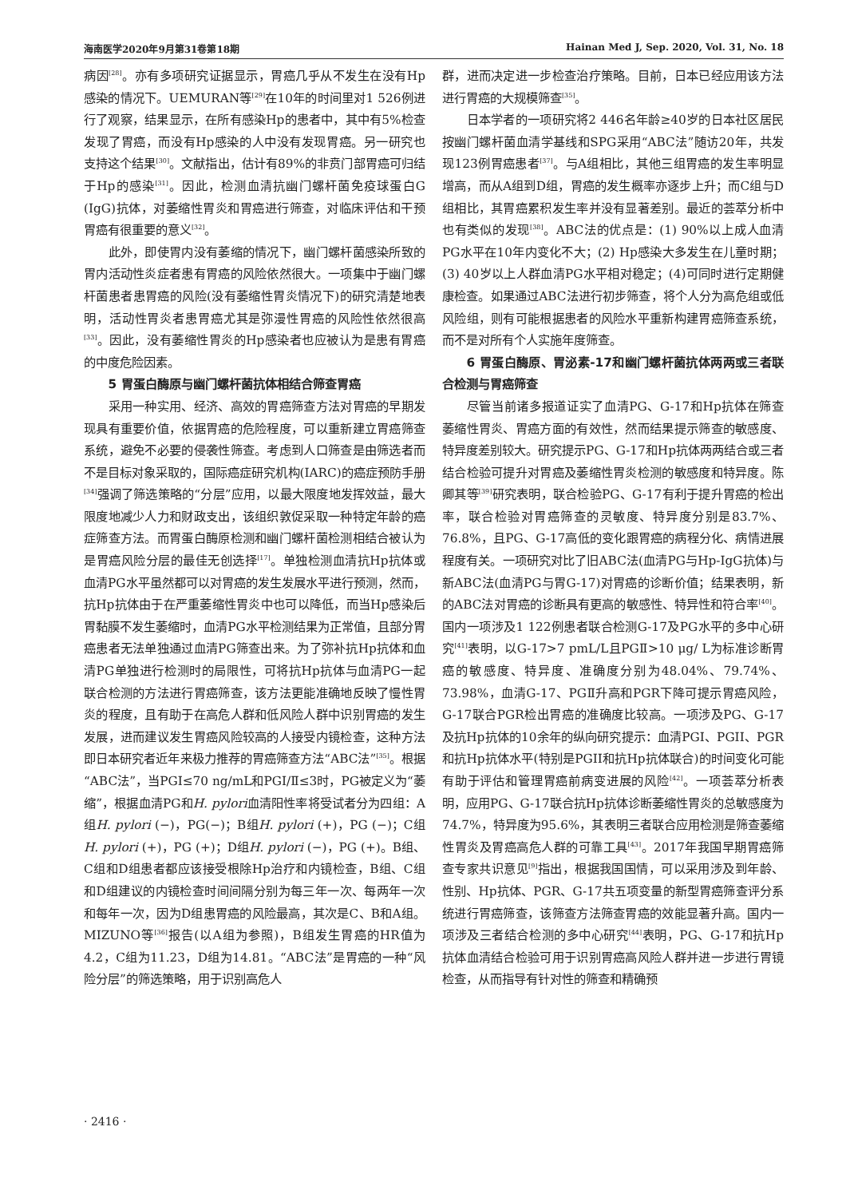海南医学2020年9月第31卷第18期 Hainan Med J, Sep. 2020, Vol. 31, No. 18
病因<sup>[28]</sup>。亦有多项研究证据显示，胃癌几乎从不发生在没有Hp感染的情况下。UEMURAN等<sup>[29]</sup>在10年的时间里对1 526例进行了观察，结果显示，在所有感染Hp的患者中，其中有5%检查发现了胃癌，而没有Hp感染的人中没有发现胃癌。另一研究也支持这个结果<sup>[30]</sup>。文献指出，估计有89%的非贲门部胃癌可归结于Hp的感染<sup>[31]</sup>。因此，检测血清抗幽门螺杆菌免疫球蛋白G (IgG)抗体，对萎缩性胃炎和胃癌进行筛查，对临床评估和干预胃癌有很重要的意义<sup>[32]</sup>。
此外，即使胃内没有萎缩的情况下，幽门螺杆菌感染所致的胃内活动性炎症者患有胃癌的风险依然很大。一项集中于幽门螺杆菌患者患胃癌的风险(没有萎缩性胃炎情况下)的研究清楚地表明，活动性胃炎者患胃癌尤其是弥漫性胃癌的风险性依然很高<sup>[33]</sup>。因此，没有萎缩性胃炎的Hp感染者也应被认为是患有胃癌的中度危险因素。
5 胃蛋白酶原与幽门螺杆菌抗体相结合筛查胃癌
采用一种实用、经济、高效的胃癌筛查方法对胃癌的早期发现具有重要价值，依据胃癌的危险程度，可以重新建立胃癌筛查系统，避免不必要的侵袭性筛查。考虑到人口筛查是由筛选者而不是目标对象采取的，国际癌症研究机构(IARC)的癌症预防手册<sup>[34]</sup>强调了筛选策略的“分层”应用，以最大限度地发挥效益，最大限度地减少人力和财政支出，该组织敦促采取一种特定年龄的癌症筛查方法。而胃蛋白酶原检测和幽门螺杆菌检测相结合被认为是胃癌风险分层的最佳无创选择<sup>[17]</sup>。单独检测血清抗Hp抗体或血清PG水平虽然都可以对胃癌的发生发展水平进行预测，然而，抗Hp抗体由于在严重萎缩性胃炎中也可以降低，而当Hp感染后胃黏膜不发生萎缩时，血清PG水平检测结果为正常值，且部分胃癌患者无法单独通过血清PG筛查出来。为了弥补抗Hp抗体和血清PG单独进行检测时的局限性，可将抗Hp抗体与血清PG一起联合检测的方法进行胃癌筛查，该方法更能准确地反映了慢性胃炎的程度，且有助于在高危人群和低风险人群中识别胃癌的发生发展，进而建议发生胃癌风险较高的人接受内镜检查，这种方法即日本研究者近年来极力推荐的胃癌筛查方法“ABC法”<sup>[35]</sup>。根据“ABC法”，当PGI≤70 ng/mL和PGⅠ/Ⅱ≤3时，PG被定义为“萎缩”，根据血清PG和H. pylori血清阳性率将受试者分为四组：A组H. pylori (−)，PG(−)；B组H. pylori (+)，PG (−)；C组H. pylori (+)，PG (+)；D组H. pylori (−)，PG (+)。B组、C组和D组患者都应该接受根除Hp治疗和内镜检查，B组、C组和D组建议的内镜检查时间间隔分别为每三年一次、每两年一次和每年一次，因为D组患胃癌的风险最高，其次是C、B和A组。MIZUNO等<sup>[36]</sup>报告(以A组为参照)，B组发生胃癌的HR值为4.2，C组为11.23，D组为14.81。“ABC法”是胃癌的一种“风险分层”的筛选策略，用于识别高危人
群，进而决定进一步检查治疗策略。目前，日本已经应用该方法进行胃癌的大规模筛查<sup>[35]</sup>。
日本学者的一项研究将2 446名年龄≥40岁的日本社区居民按幽门螺杆菌血清学基线和SPG采用“ABC法”随访20年，共发现123例胃癌患者<sup>[37]</sup>。与A组相比，其他三组胃癌的发生率明显增高，而从A组到D组，胃癌的发生概率亦逐步上升；而C组与D组相比，其胃癌累积发生率并没有显著差别。最近的荟萃分析中也有类似的发现<sup>[38]</sup>。ABC法的优点是：(1) 90%以上成人血清PG水平在10年内变化不大；(2) Hp感染大多发生在儿童时期；(3) 40岁以上人群血清PG水平相对稳定；(4)可同时进行定期健康检查。如果通过ABC法进行初步筛查，将个人分为高危组或低风险组，则有可能根据患者的风险水平重新构建胃癌筛查系统，而不是对所有个人实施年度筛查。
6 胃蛋白酶原、胃泌素-17和幽门螺杆菌抗体两两或三者联合检测与胃癌筛查
尽管当前诸多报道证实了血清PG、G-17和Hp抗体在筛查萎缩性胃炎、胃癌方面的有效性，然而结果提示筛查的敏感度、特异度差别较大。研究提示PG、G-17和Hp抗体两两结合或三者结合检验可提升对胃癌及萎缩性胃炎检测的敏感度和特异度。陈卿其等<sup>[39]</sup>研究表明，联合检验PG、G-17有利于提升胃癌的检出率，联合检验对胃癌筛查的灵敏度、特异度分别是83.7%、76.8%，且PG、G-17高低的变化跟胃癌的病程分化、病情进展程度有关。一项研究对比了旧ABC法(血清PG与Hp-IgG抗体)与新ABC法(血清PG与胃G-17)对胃癌的诊断价值；结果表明，新的ABC法对胃癌的诊断具有更高的敏感性、特异性和符合率<sup>[40]</sup>。国内一项涉及1 122例患者联合检测G-17及PG水平的多中心研究<sup>[41]</sup>表明，以G-17>7 pmL/L且PGⅡ>10 μg/ L为标准诊断胃癌的敏感度、特异度、准确度分别为48.04%、79.74%、73.98%，血清G-17、PGⅡ升高和PGR下降可提示胃癌风险，G-17联合PGR检出胃癌的准确度比较高。一项涉及PG、G-17及抗Hp抗体的10余年的纵向研究提示：血清PGI、PGII、PGR和抗Hp抗体水平(特别是PGII和抗Hp抗体联合)的时间变化可能有助于评估和管理胃癌前病变进展的风险<sup>[42]</sup>。一项荟萃分析表明，应用PG、G-17联合抗Hp抗体诊断萎缩性胃炎的总敏感度为74.7%，特异度为95.6%，其表明三者联合应用检测是筛查萎缩性胃炎及胃癌高危人群的可靠工具<sup>[43]</sup>。2017年我国早期胃癌筛查专家共识意见<sup>[9]</sup>指出，根据我国国情，可以采用涉及到年龄、性别、Hp抗体、PGR、G-17共五项变量的新型胃癌筛查评分系统进行胃癌筛查，该筛查方法筛查胃癌的效能显著升高。国内一项涉及三者结合检测的多中心研究<sup>[44]</sup>表明，PG、G-17和抗Hp抗体血清结合检验可用于识别胃癌高风险人群并进一步进行胃镜检查，从而指导有针对性的筛查和精确预
· 2416 ·